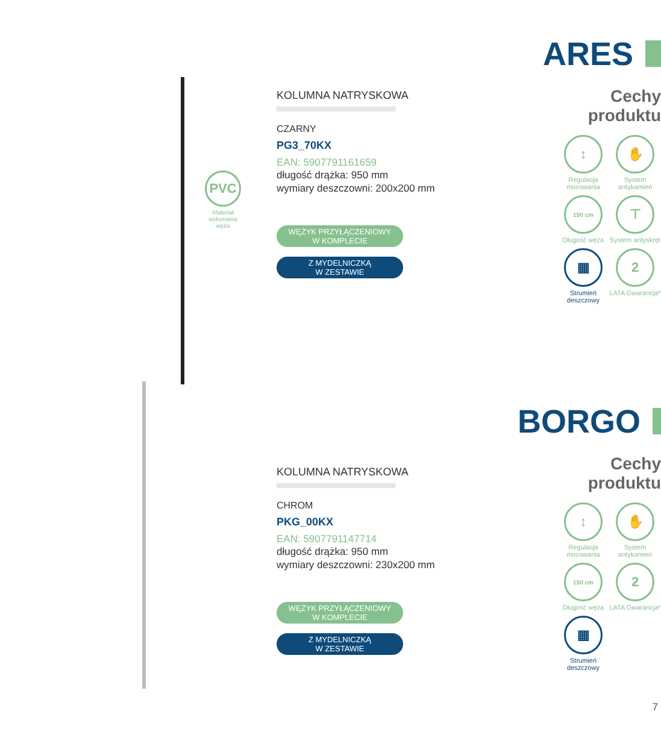PVC
Materiał wykonania węża
KOLUMNA NATRYSKOWA
CZARNY
PG3_70KX
EAN: 5907791161659
długość drążka: 950 mm
wymiary deszczowni: 200x200 mm
WĘŻYK PRZYŁĄCZENIOWY
W KOMPLECIE
Z MYDELNICZKĄ
W ZESTAWIE
ARES
Cechy
produktu
↕
Regulacja mocowania
✋
System antykamień
150 cm
Długość węża
⊤
System antyskręt
▦
Strumień deszczowy
2
LATA Gwarancja*
KOLUMNA NATRYSKOWA
CHROM
PKG_00KX
EAN: 5907791147714
długość drążka: 950 mm
wymiary deszczowni: 230x200 mm
WĘŻYK PRZYŁĄCZENIOWY
W KOMPLECIE
Z MYDELNICZKĄ
W ZESTAWIE
BORGO
Cechy
produktu
↕
Regulacja mocowania
✋
System antykamień
150 cm
Długość węża
2
LATA Gwarancja*
▦
Strumień deszczowy
7